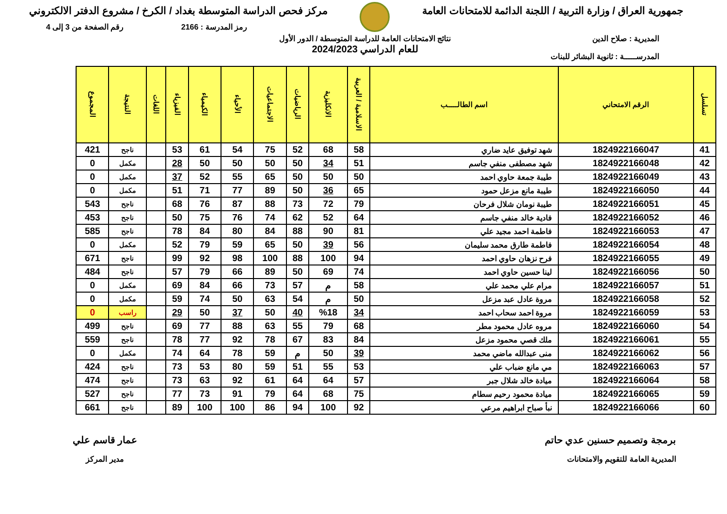جمهورية العراق / وزارة التربية / اللجنة الدائمة للامتحانات العامة
مركز فحص الدراسة المتوسطة بغداد / الكرخ / مشروع الدفتر الالكتروني
رمز المدرسة : 2166 رقم الصفحة من 3 إلى 4
المديرية : صلاح الدين
المدرســـــة : ثانوية البشائر للبنات
نتائج الامتحانات العامة للدراسة المتوسطة / الدور الأول
للعام الدراسي 2024/2023
| تسلسل | الرقم الامتحاني | اسم الطالـــــب | الاسلامية / العربية | الانكليزية | الرياضيات | الاجتماعيات | الأحياء | الكيمياء | الفيزياء | اللغات | النتيجة | المجموع |
| --- | --- | --- | --- | --- | --- | --- | --- | --- | --- | --- | --- | --- |
| 41 | 1824922166047 | شهد توفيق عايد ضاري | 58 | 68 | 52 | 75 | 54 | 61 | 53 | | ناجح | 421 |
| 42 | 1824922166048 | شهد مصطفى منفي جاسم | 51 | 34 | 50 | 50 | 50 | 50 | 28 | | مكمل | 0 |
| 43 | 1824922166049 | طيبة جمعة حاوي احمد | 50 | 50 | 50 | 65 | 55 | 52 | 37 | | مكمل | 0 |
| 44 | 1824922166050 | طيبة مانع مزعل حمود | 65 | 36 | 50 | 89 | 77 | 71 | 51 | | مكمل | 0 |
| 45 | 1824922166051 | طيبة نومان شلال فرحان | 79 | 72 | 73 | 88 | 87 | 76 | 68 | | ناجح | 543 |
| 46 | 1824922166052 | فادية خالد منفي جاسم | 64 | 52 | 62 | 74 | 76 | 75 | 50 | | ناجح | 453 |
| 47 | 1824922166053 | فاطمة احمد مجيد علي | 81 | 90 | 88 | 84 | 80 | 84 | 78 | | ناجح | 585 |
| 48 | 1824922166054 | فاطمة طارق محمد سليمان | 56 | 39 | 50 | 65 | 59 | 79 | 52 | | مكمل | 0 |
| 49 | 1824922166055 | فرح نزهان حاوي احمد | 94 | 100 | 88 | 100 | 98 | 92 | 99 | | ناجح | 671 |
| 50 | 1824922166056 | لينا حسين حاوي احمد | 74 | 69 | 50 | 89 | 66 | 79 | 57 | | ناجح | 484 |
| 51 | 1824922166057 | مرام علي محمد علي | 58 | م | 57 | 73 | 66 | 84 | 69 | | مكمل | 0 |
| 52 | 1824922166058 | مروة عادل عبد مزعل | 50 | م | 54 | 63 | 50 | 74 | 59 | | مكمل | 0 |
| 53 | 1824922166059 | مروة احمد سحاب احمد | 34 | %18 | 40 | 50 | 37 | 50 | 29 | | راسب | 0 |
| 54 | 1824922166060 | مروه عادل محمود مطر | 68 | 79 | 55 | 63 | 88 | 77 | 69 | | ناجح | 499 |
| 55 | 1824922166061 | ملك قصي محمود مزعل | 84 | 83 | 67 | 78 | 92 | 77 | 78 | | ناجح | 559 |
| 56 | 1824922166062 | منى عبدالله ماضي محمد | 39 | 50 | م | 59 | 78 | 64 | 74 | | مكمل | 0 |
| 57 | 1824922166063 | مي مانع ضباب علي | 53 | 55 | 51 | 59 | 80 | 53 | 73 | | ناجح | 424 |
| 58 | 1824922166064 | ميادة خالد شلال جبر | 57 | 64 | 64 | 61 | 92 | 63 | 73 | | ناجح | 474 |
| 59 | 1824922166065 | ميادة محمود رحيم سطام | 75 | 68 | 64 | 79 | 91 | 73 | 77 | | ناجح | 527 |
| 60 | 1824922166066 | نبأ صباح ابراهيم مرعي | 92 | 100 | 94 | 86 | 100 | 100 | 89 | | ناجح | 661 |
برمجة وتصميم حسنين عدي حاتم
المديرية العامة للتقويم والامتحانات
عمار قاسم علي
مدير المركز